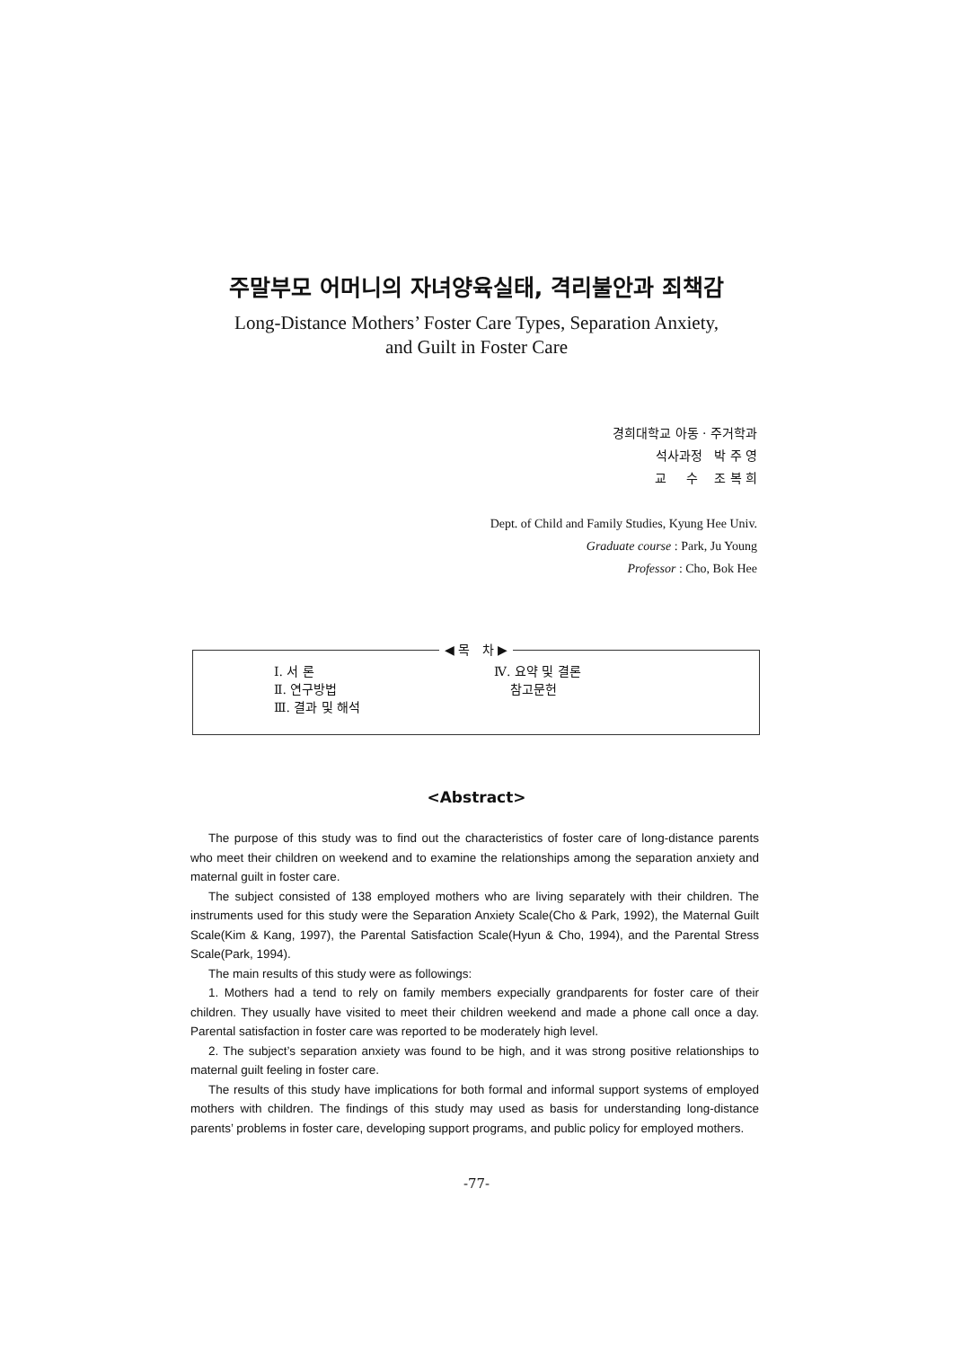주말부모 어머니의 자녀양육실태, 격리불안과 죄책감
Long-Distance Mothers’ Foster Care Types, Separation Anxiety,
and Guilt in Foster Care
경희대학교 아동 · 주거학과
석사과정 박 주 영
교 수 조 복 희
Dept. of Child and Family Studies, Kyung Hee Univ.
Graduate course : Park, Ju Young
Professor : Cho, Bok Hee
◀ 목 차 ▶
Ⅰ. 서 론
Ⅱ. 연구방법
Ⅲ. 결과 및 해석
Ⅳ. 요약 및 결론
참고문헌
<Abstract>
The purpose of this study was to find out the characteristics of foster care of long-distance parents who meet their children on weekend and to examine the relationships among the separation anxiety and maternal guilt in foster care.
The subject consisted of 138 employed mothers who are living separately with their children. The instruments used for this study were the Separation Anxiety Scale(Cho & Park, 1992), the Maternal Guilt Scale(Kim & Kang, 1997), the Parental Satisfaction Scale(Hyun & Cho, 1994), and the Parental Stress Scale(Park, 1994).
The main results of this study were as followings:
1. Mothers had a tend to rely on family members expecially grandparents for foster care of their children. They usually have visited to meet their children weekend and made a phone call once a day. Parental satisfaction in foster care was reported to be moderately high level.
2. The subject’s separation anxiety was found to be high, and it was strong positive relationships to maternal guilt feeling in foster care.
The results of this study have implications for both formal and informal support systems of employed mothers with children. The findings of this study may used as basis for understanding long-distance parents’ problems in foster care, developing support programs, and public policy for employed mothers.
-77-